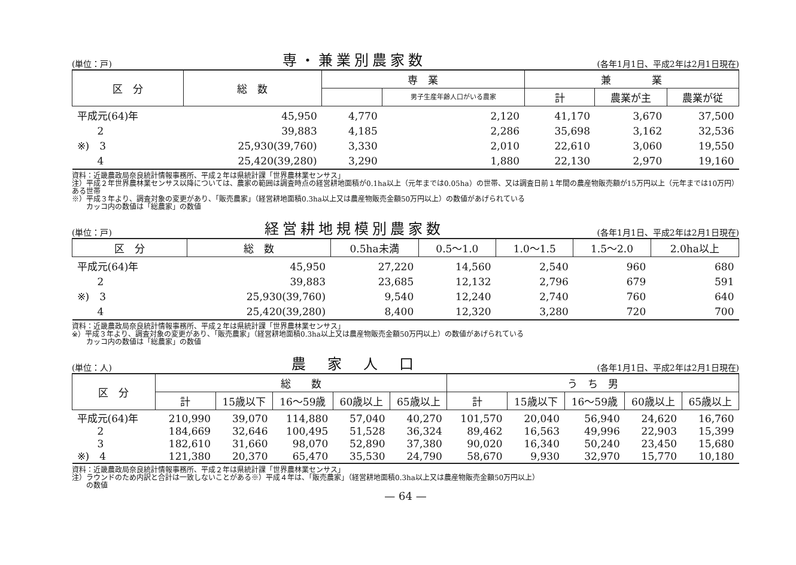(単位：戸) 専・兼業別農家数 (各年1月1日、平成2年は2月1日現在)
| 区 分 | 総 数 | 専 業 | | 兼 業 | | |
| --- | --- | --- | --- | --- | --- | --- |
| | | | 男子生産年齢人口がいる農家 | 計 | 農業が主 | 農業が従 |
| 平成元(64)年 | 45,950 | 4,770 | 2,120 | 41,170 | 3,670 | 37,500 |
| 2 | 39,883 | 4,185 | 2,286 | 35,698 | 3,162 | 32,536 |
| ※) 3 | 25,930(39,760) | 3,330 | 2,010 | 22,610 | 3,060 | 19,550 |
| 4 | 25,420(39,280) | 3,290 | 1,880 | 22,130 | 2,970 | 19,160 |
資料：近畿農政局奈良統計情報事務所、平成２年は県統計課「世界農林業センサス」
注）平成２年世界農林業センサス以降については、農家の範囲は調査時点の経営耕地面積が0.1ha以上（元年までは0.05ha）の世帯、又は調査日前１年間の農産物販売額が15万円以上（元年までは10万円）ある世帯
※）平成３年より、調査対象の変更があり、「販売農家」（経営耕地面積0.3ha以上又は農産物販売金額50万円以上）の数値があげられている
　　カッコ内の数値は「総農家」の数値
(単位：戸) 経営耕地規模別農家数 (各年1月1日、平成2年は2月1日現在)
| 区 分 | 総 数 | 0.5ha未満 | 0.5〜1.0 | 1.0〜1.5 | 1.5〜2.0 | 2.0ha以上 |
| --- | --- | --- | --- | --- | --- | --- |
| 平成元(64)年 | 45,950 | 27,220 | 14,560 | 2,540 | 960 | 680 |
| 2 | 39,883 | 23,685 | 12,132 | 2,796 | 679 | 591 |
| ※) 3 | 25,930(39,760) | 9,540 | 12,240 | 2,740 | 760 | 640 |
| 4 | 25,420(39,280) | 8,400 | 12,320 | 3,280 | 720 | 700 |
資料：近畿農政局奈良統計情報事務所、平成２年は県統計課「世界農林業センサス」
※）平成３年より、調査対象の変更があり、「販売農家」（経営耕地面積0.3ha以上又は農産物販売金額50万円以上）の数値があげられている
　　カッコ内の数値は「総農家」の数値
(単位：人) 農　家　人　口 (各年1月1日、平成2年は2月1日現在)
| 区 分 | 総 数 | | | | | う ち 男 | | | | |
| --- | --- | --- | --- | --- | --- | --- | --- | --- | --- | --- |
| | 計 | 15歳以下 | 16〜59歳 | 60歳以上 | 65歳以上 | 計 | 15歳以下 | 16〜59歳 | 60歳以上 | 65歳以上 |
| 平成元(64)年 | 210,990 | 39,070 | 114,880 | 57,040 | 40,270 | 101,570 | 20,040 | 56,940 | 24,620 | 16,760 |
| 2 | 184,669 | 32,646 | 100,495 | 51,528 | 36,324 | 89,462 | 16,563 | 49,996 | 22,903 | 15,399 |
| 3 | 182,610 | 31,660 | 98,070 | 52,890 | 37,380 | 90,020 | 16,340 | 50,240 | 23,450 | 15,680 |
| ※) 4 | 121,380 | 20,370 | 65,470 | 35,530 | 24,790 | 58,670 | 9,930 | 32,970 | 15,770 | 10,180 |
資料：近畿農政局奈良統計情報事務所、平成２年は県統計課「世界農林業センサス」
注）ラウンドのため内訳と合計は一致しないことがある※）平成４年は、「販売農家」（経営耕地面積0.3ha以上又は農産物販売金額50万円以上）
　　の数値
— 64 —